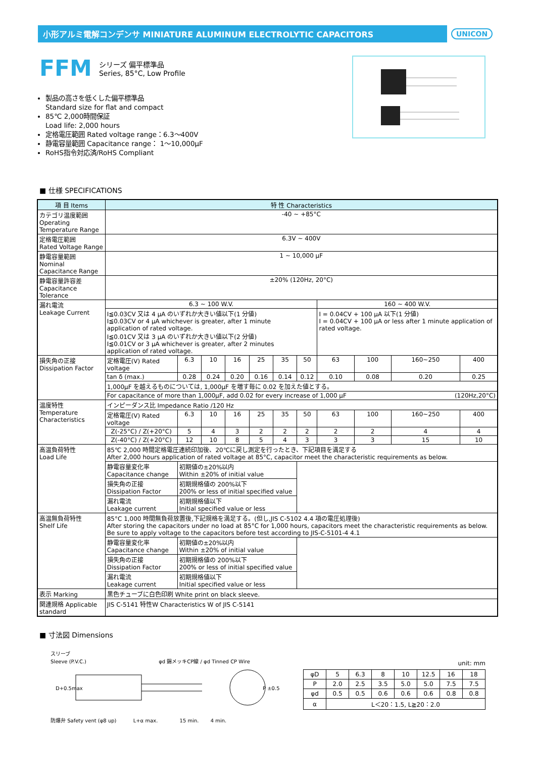小形アルミ電解コンデンサ MINIATURE ALUMINUM ELECTROLYTIC CAPACITORS
UNICON
FFM
シリーズ 偏平標準品
Series, 85°C, Low Profile
製品の高さを低くした偏平標準品
Standard size for flat and compact
85℃ 2,000時間保証
Load life: 2,000 hours
定格電圧範囲 Rated voltage range：6.3～400V
静電容量範囲 Capacitance range： 1～10,000µF
RoHS指令対応済/RoHS Compliant
■ 仕様 SPECIFICATIONS
| 項 目 Items | 特 性 Characteristics | | | | | | | | | | |
| --- | --- | --- | --- | --- | --- | --- | --- | --- | --- | --- | --- |
| カテゴリ温度範囲 Operating Temperature Range | -40 ~ +85°C | | | | | | | | | | |
| 定格電圧範囲 Rated Voltage Range | 6.3V ~ 400V | | | | | | | | | | |
| 静電容量範囲 Nominal Capacitance Range | 1 ~ 10,000 µF | | | | | | | | | | |
| 静電容量許容差 Capacitance Tolerance | ±20% (120Hz, 20°C) | | | | | | | | | | |
| 漏れ電流 Leakage Current | 6.3 ~ 100 W.V. | | | | | | | 160 ~ 400 W.V. | | | |
| | I≦0.03CV 又は 4 µA のいずれか大きい値以下(1 分値) I≦0.03CV or 4 µA whichever is greater, after 1 minute application of rated voltage. I≦0.01CV 又は 3 µA のいずれか大きい値以下(2 分値) I≦0.01CV or 3 µA whichever is greater, after 2 minutes application of rated voltage. | | | | | | | I = 0.04CV + 100 µA 以下(1 分値) I = 0.04CV + 100 µA or less after 1 minute application of rated voltage. | | | |
| 損失角の正接 Dissipation Factor | 定格電圧(V) Rated voltage | 6.3 | 10 | 16 | 25 | 35 | 50 | 63 | 100 | 160~250 | 400 |
| | tan δ (max.) | 0.28 | 0.24 | 0.20 | 0.16 | 0.14 | 0.12 | 0.10 | 0.08 | 0.20 | 0.25 |
| | 1,000µF を越えるものについては, 1,000µF を増す毎に 0.02 を加えた値とする。 | | | | | | | | | | |
| | For capacitance of more than 1,000µF, add 0.02 for every increase of 1,000 µF (120Hz,20°C) | | | | | | | | | | |
| 温度特性 Temperature Characteristics | インピーダンス比 Impedance Ratio /120 Hz | | | | | | | | | | |
| | 定格電圧(V) Rated voltage | 6.3 | 10 | 16 | 25 | 35 | 50 | 63 | 100 | 160~250 | 400 |
| | Z(-25°C) / Z(+20°C) | 5 | 4 | 3 | 2 | 2 | 2 | 2 | 2 | 4 | 4 |
| | Z(-40°C) / Z(+20°C) | 12 | 10 | 8 | 5 | 4 | 3 | 3 | 3 | 15 | 10 |
| 高温負荷特性 Load Life | 85℃ 2,000 時間定格電圧連続印加後、20℃に戻し測定を行ったとき、下記項目を満足する After 2,000 hours application of rated voltage at 85°C, capacitor meet the characteristic requirements as below. | | | | | | | | | | |
| | 静電容量変化率 Capacitance change | 初期値の±20%以内 Within ±20% of initial value | | | | | | | | | |
| | 損失角の正接 Dissipation Factor | 初期規格値の 200%以下 200% or less of initial specified value | | | | | | | | | |
| | 漏れ電流 Leakage current | 初期規格値以下 Initial specified value or less | | | | | | | | | |
| 高温無負荷特性 Shelf Life | 85°C 1,000 時間無負荷放置後,下記規格を満足する。(但し,JIS C-5102 4.4 項の電圧処理後) After storing the capacitors under no load at 85°C for 1,000 hours, capacitors meet the characteristic requirements as below. Be sure to apply voltage to the capacitors before test according to JIS-C-5101-4 4.1 | | | | | | | | | | |
| | 静電容量変化率 Capacitance change | 初期値の±20%以内 Within ±20% of initial value | | | | | | | | | |
| | 損失角の正接 Dissipation Factor | 初期規格値の 200%以下 200% or less of initial specified value | | | | | | | | | |
| | 漏れ電流 Leakage current | 初期規格値以下 Initial specified value or less | | | | | | | | | |
| 表示 Marking | 黒色チューブに白色印刷 White print on black sleeve. | | | | | | | | | | |
| 関連規格 Applicable standard | JIS C-5141 特性W Characteristics W of JIS C-5141 | | | | | | | | | | |
■ 寸法図 Dimensions
スリーブ
Sleeve (P.V.C.) φd 錫メッキCP線 / φd Tinned CP Wire
D+0.5max
P ±0.5
防爆弁 Safety vent (φ8 up) L+α max. 15 min. 4 min.
unit: mm
| φD | 5 | 6.3 | 8 | 10 | 12.5 | 16 | 18 |
| P | 2.0 | 2.5 | 3.5 | 5.0 | 5.0 | 7.5 | 7.5 |
| φd | 0.5 | 0.5 | 0.6 | 0.6 | 0.6 | 0.8 | 0.8 |
| α | L＜20：1.5, L≧20：2.0 | | | | | | |